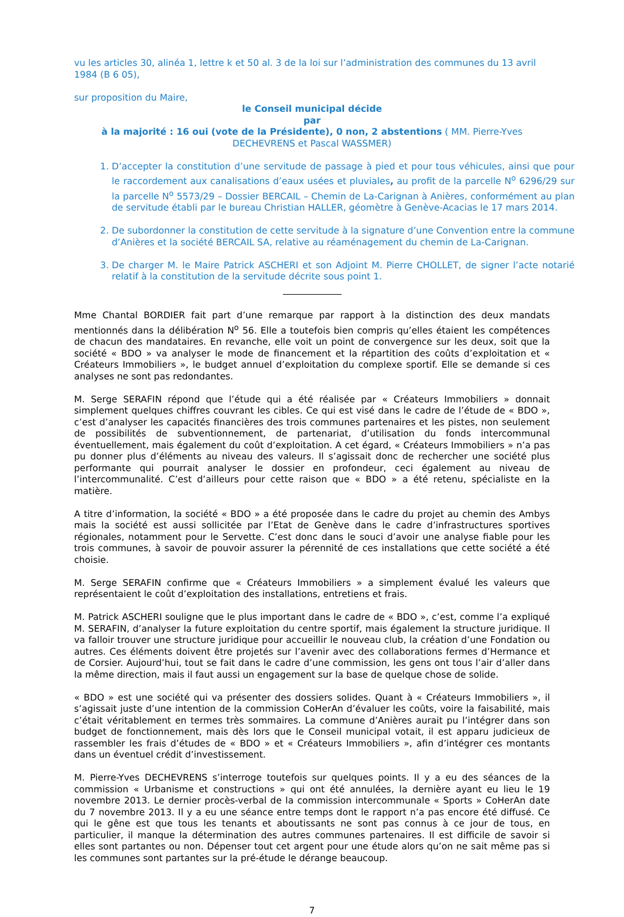vu les articles 30, alinéa 1, lettre k et 50 al. 3 de la loi sur l’administration des communes du 13 avril 1984 (B 6 05),
sur proposition du Maire,
le Conseil municipal décide
par
à la majorité : 16 oui (vote de la Présidente), 0 non, 2 abstentions ( MM. Pierre-Yves DECHEVRENS et Pascal WASSMER)
1. D’accepter la constitution d’une servitude de passage à pied et pour tous véhicules, ainsi que pour le raccordement aux canalisations d’eaux usées et pluviales, au profit de la parcelle N<sup>o</sup> 6296/29 sur la parcelle N<sup>o</sup> 5573/29 – Dossier BERCAIL – Chemin de La-Carignan à Anières, conformément au plan de servitude établi par le bureau Christian HALLER, géomètre à Genève-Acacias le 17 mars 2014.
2. De subordonner la constitution de cette servitude à la signature d’une Convention entre la commune d’Anières et la société BERCAIL SA, relative au réaménagement du chemin de La-Carignan.
3. De charger M. le Maire Patrick ASCHERI et son Adjoint M. Pierre CHOLLET, de signer l’acte notarié relatif à la constitution de la servitude décrite sous point 1.
Mme Chantal BORDIER fait part d’une remarque par rapport à la distinction des deux mandats mentionnés dans la délibération N<sup>o</sup> 56. Elle a toutefois bien compris qu’elles étaient les compétences de chacun des mandataires. En revanche, elle voit un point de convergence sur les deux, soit que la société « BDO » va analyser le mode de financement et la répartition des coûts d’exploitation et « Créateurs Immobiliers », le budget annuel d’exploitation du complexe sportif. Elle se demande si ces analyses ne sont pas redondantes.
M. Serge SERAFIN répond que l’étude qui a été réalisée par « Créateurs Immobiliers » donnait simplement quelques chiffres couvrant les cibles. Ce qui est visé dans le cadre de l’étude de « BDO », c’est d’analyser les capacités financières des trois communes partenaires et les pistes, non seulement de possibilités de subventionnement, de partenariat, d’utilisation du fonds intercommunal éventuellement, mais également du coût d’exploitation. A cet égard, « Créateurs Immobiliers » n’a pas pu donner plus d’éléments au niveau des valeurs. Il s’agissait donc de rechercher une société plus performante qui pourrait analyser le dossier en profondeur, ceci également au niveau de l’intercommunalité. C’est d’ailleurs pour cette raison que « BDO » a été retenu, spécialiste en la matière.
A titre d’information, la société « BDO » a été proposée dans le cadre du projet au chemin des Ambys mais la société est aussi sollicitée par l’Etat de Genève dans le cadre d’infrastructures sportives régionales, notamment pour le Servette. C’est donc dans le souci d’avoir une analyse fiable pour les trois communes, à savoir de pouvoir assurer la pérennité de ces installations que cette société a été choisie.
M. Serge SERAFIN confirme que « Créateurs Immobiliers » a simplement évalué les valeurs que représentaient le coût d’exploitation des installations, entretiens et frais.
M. Patrick ASCHERI souligne que le plus important dans le cadre de « BDO », c’est, comme l’a expliqué M. SERAFIN, d’analyser la future exploitation du centre sportif, mais également la structure juridique. Il va falloir trouver une structure juridique pour accueillir le nouveau club, la création d’une Fondation ou autres. Ces éléments doivent être projetés sur l’avenir avec des collaborations fermes d’Hermance et de Corsier. Aujourd’hui, tout se fait dans le cadre d’une commission, les gens ont tous l’air d’aller dans la même direction, mais il faut aussi un engagement sur la base de quelque chose de solide.
« BDO » est une société qui va présenter des dossiers solides. Quant à « Créateurs Immobiliers », il s’agissait juste d’une intention de la commission CoHerAn d’évaluer les coûts, voire la faisabilité, mais c’était véritablement en termes très sommaires. La commune d’Anières aurait pu l’intégrer dans son budget de fonctionnement, mais dès lors que le Conseil municipal votait, il est apparu judicieux de rassembler les frais d’études de « BDO » et « Créateurs Immobiliers », afin d’intégrer ces montants dans un éventuel crédit d’investissement.
M. Pierre-Yves DECHEVRENS s’interroge toutefois sur quelques points. Il y a eu des séances de la commission « Urbanisme et constructions » qui ont été annulées, la dernière ayant eu lieu le 19 novembre 2013. Le dernier procès-verbal de la commission intercommunale « Sports » CoHerAn date du 7 novembre 2013. Il y a eu une séance entre temps dont le rapport n’a pas encore été diffusé. Ce qui le gêne est que tous les tenants et aboutissants ne sont pas connus à ce jour de tous, en particulier, il manque la détermination des autres communes partenaires. Il est difficile de savoir si elles sont partantes ou non. Dépenser tout cet argent pour une étude alors qu’on ne sait même pas si les communes sont partantes sur la pré-étude le dérange beaucoup.
7